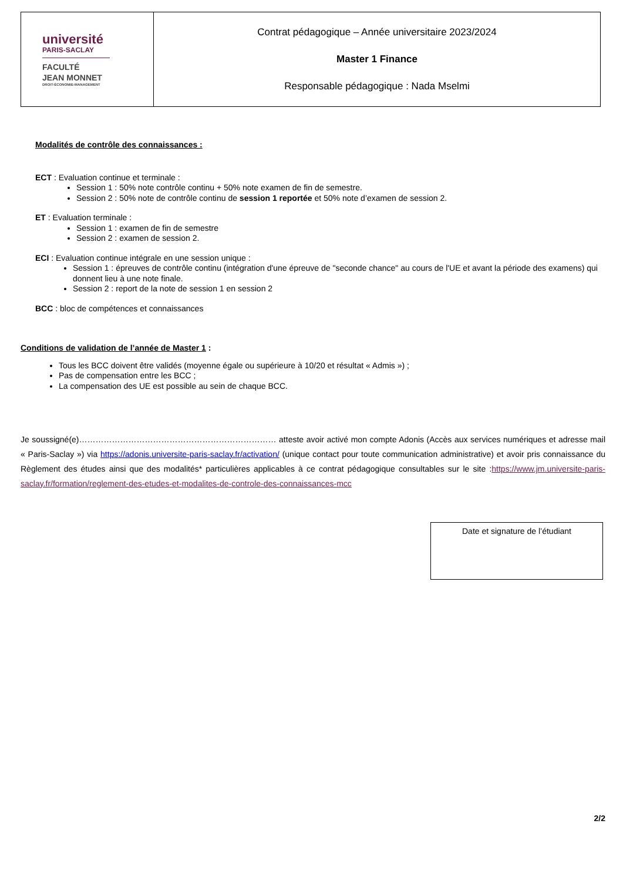| université PARIS-SACLAY FACULTÉ JEAN MONNET DROIT-ÉCONOMIE-MANAGEMENT | Contrat pédagogique – Année universitaire 2023/2024 Master 1 Finance Responsable pédagogique : Nada Mselmi |
Modalités de contrôle des connaissances :
ECT : Evaluation continue et terminale :
Session 1 : 50% note contrôle continu + 50% note examen de fin de semestre.
Session 2 : 50% note de contrôle continu de session 1 reportée et 50% note d’examen de session 2.
ET : Evaluation terminale :
Session 1 : examen de fin de semestre
Session 2 : examen de session 2.
ECI : Evaluation continue intégrale en une session unique :
Session 1 : épreuves de contrôle continu (intégration d'une épreuve de "seconde chance" au cours de l'UE et avant la période des examens) qui donnent lieu à une note finale.
Session 2 : report de la note de session 1 en session 2
BCC : bloc de compétences et connaissances
Conditions de validation de l’année de Master 1 :
Tous les BCC doivent être validés (moyenne égale ou supérieure à 10/20 et résultat « Admis ») ;
Pas de compensation entre les BCC ;
La compensation des UE est possible au sein de chaque BCC.
Je soussigné(e)……………………………………………………………… atteste avoir activé mon compte Adonis (Accès aux services numériques et adresse mail « Paris-Saclay ») via https://adonis.universite-paris-saclay.fr/activation/ (unique contact pour toute communication administrative) et avoir pris connaissance du Règlement des études ainsi que des modalités* particulières applicables à ce contrat pédagogique consultables sur le site :https://www.jm.universite-paris-saclay.fr/formation/reglement-des-etudes-et-modalites-de-controle-des-connaissances-mcc
Date et signature de l’étudiant
2/2